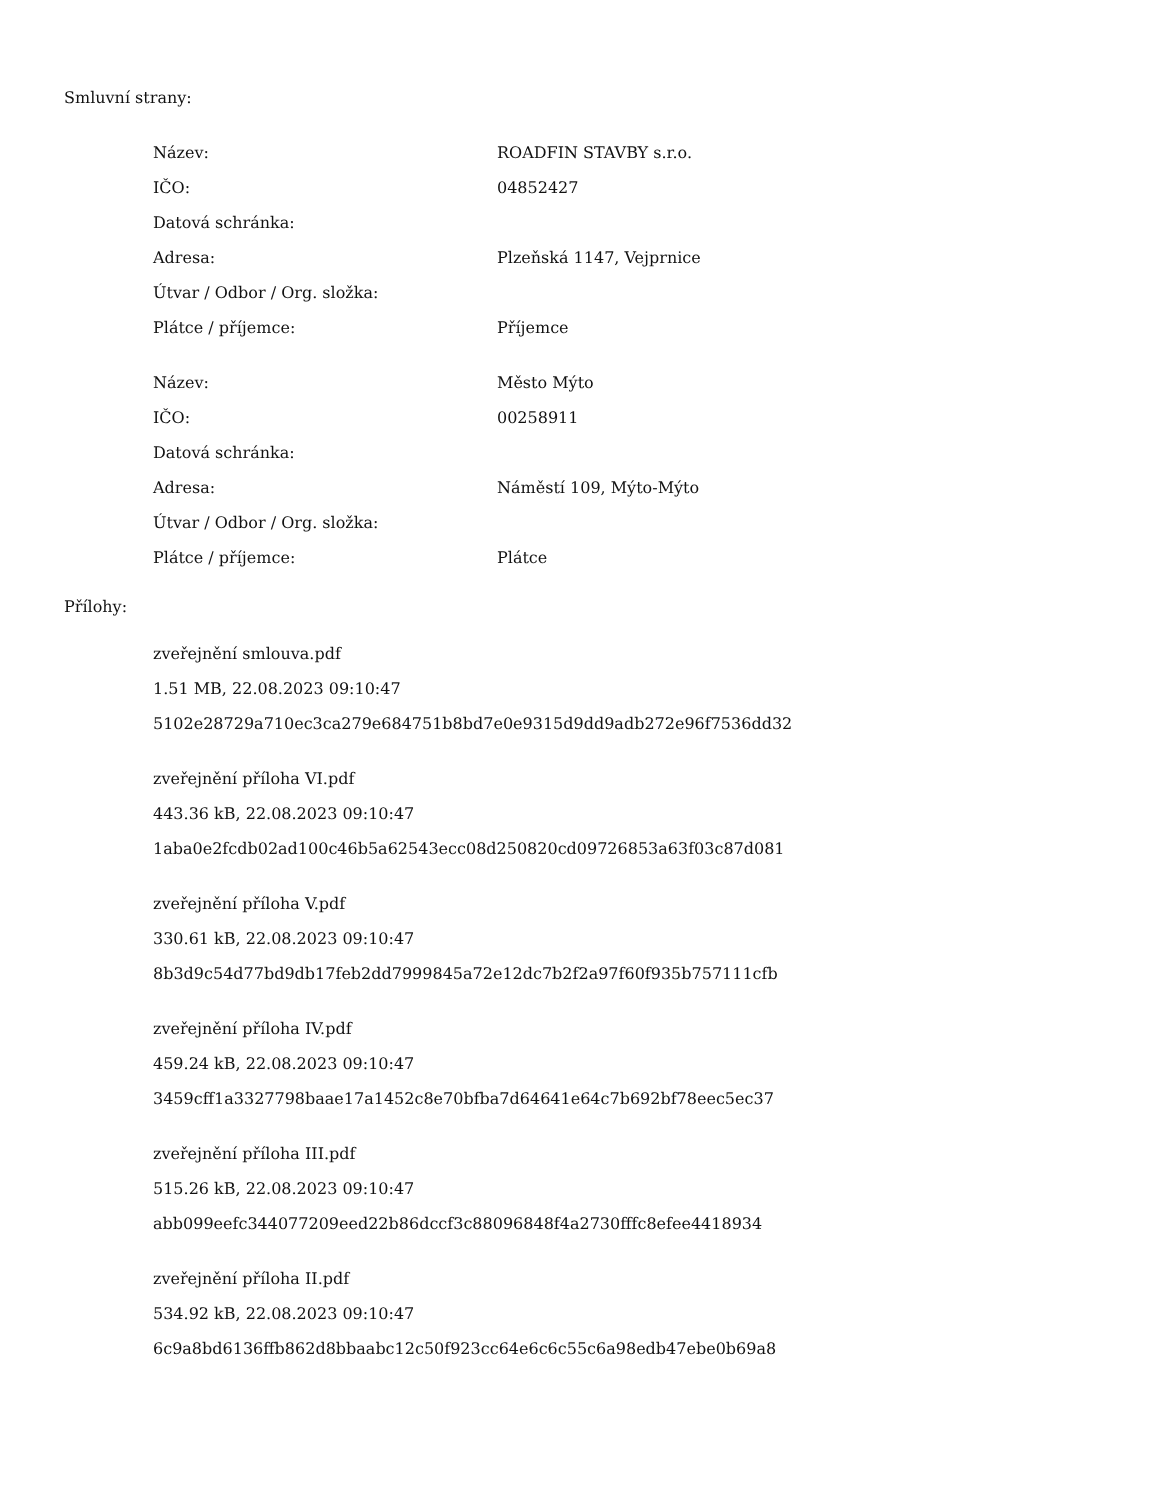Smluvní strany:
| Název: | ROADFIN STAVBY s.r.o. |
| IČO: | 04852427 |
| Datová schránka: | |
| Adresa: | Plzeňská 1147, Vejprnice |
| Útvar / Odbor / Org. složka: | |
| Plátce / příjemce: | Příjemce |
| Název: | Město Mýto |
| IČO: | 00258911 |
| Datová schránka: | |
| Adresa: | Náměstí 109, Mýto-Mýto |
| Útvar / Odbor / Org. složka: | |
| Plátce / příjemce: | Plátce |
Přílohy:
zveřejnění smlouva.pdf
1.51 MB, 22.08.2023 09:10:47
5102e28729a710ec3ca279e684751b8bd7e0e9315d9dd9adb272e96f7536dd32
zveřejnění příloha VI.pdf
443.36 kB, 22.08.2023 09:10:47
1aba0e2fcdb02ad100c46b5a62543ecc08d250820cd09726853a63f03c87d081
zveřejnění příloha V.pdf
330.61 kB, 22.08.2023 09:10:47
8b3d9c54d77bd9db17feb2dd7999845a72e12dc7b2f2a97f60f935b757111cfb
zveřejnění příloha IV.pdf
459.24 kB, 22.08.2023 09:10:47
3459cff1a3327798baae17a1452c8e70bfba7d64641e64c7b692bf78eec5ec37
zveřejnění příloha III.pdf
515.26 kB, 22.08.2023 09:10:47
abb099eefc344077209eed22b86dccf3c88096848f4a2730fffc8efee4418934
zveřejnění příloha II.pdf
534.92 kB, 22.08.2023 09:10:47
6c9a8bd6136ffb862d8bbaabc12c50f923cc64e6c6c55c6a98edb47ebe0b69a8